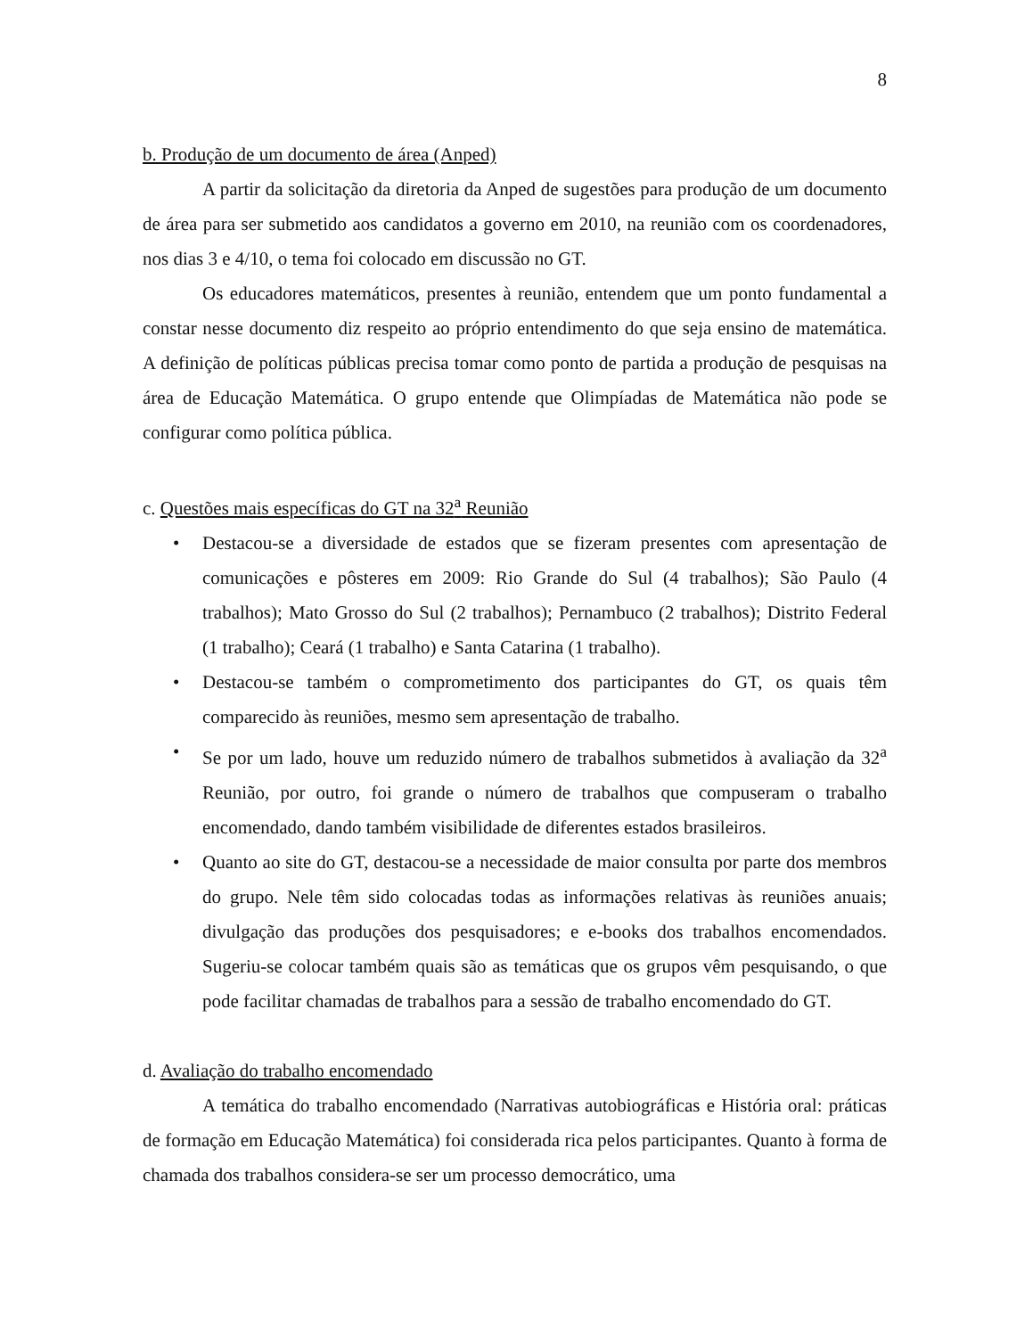8
b. Produção de um documento de área (Anped)
A partir da solicitação da diretoria da Anped de sugestões para produção de um documento de área para ser submetido aos candidatos a governo em 2010, na reunião com os coordenadores, nos dias 3 e 4/10, o tema foi colocado em discussão no GT.
Os educadores matemáticos, presentes à reunião, entendem que um ponto fundamental a constar nesse documento diz respeito ao próprio entendimento do que seja ensino de matemática. A definição de políticas públicas precisa tomar como ponto de partida a produção de pesquisas na área de Educação Matemática. O grupo entende que Olimpíadas de Matemática não pode se configurar como política pública.
c. Questões mais específicas do GT na 32<sup>a</sup> Reunião
• Destacou-se a diversidade de estados que se fizeram presentes com apresentação de comunicações e pôsteres em 2009: Rio Grande do Sul (4 trabalhos); São Paulo (4 trabalhos); Mato Grosso do Sul (2 trabalhos); Pernambuco (2 trabalhos); Distrito Federal (1 trabalho); Ceará (1 trabalho) e Santa Catarina (1 trabalho).
• Destacou-se também o comprometimento dos participantes do GT, os quais têm comparecido às reuniões, mesmo sem apresentação de trabalho.
• Se por um lado, houve um reduzido número de trabalhos submetidos à avaliação da 32<sup>a</sup> Reunião, por outro, foi grande o número de trabalhos que compuseram o trabalho encomendado, dando também visibilidade de diferentes estados brasileiros.
• Quanto ao site do GT, destacou-se a necessidade de maior consulta por parte dos membros do grupo. Nele têm sido colocadas todas as informações relativas às reuniões anuais; divulgação das produções dos pesquisadores; e e-books dos trabalhos encomendados. Sugeriu-se colocar também quais são as temáticas que os grupos vêm pesquisando, o que pode facilitar chamadas de trabalhos para a sessão de trabalho encomendado do GT.
d. Avaliação do trabalho encomendado
A temática do trabalho encomendado (Narrativas autobiográficas e História oral: práticas de formação em Educação Matemática) foi considerada rica pelos participantes. Quanto à forma de chamada dos trabalhos considera-se ser um processo democrático, uma